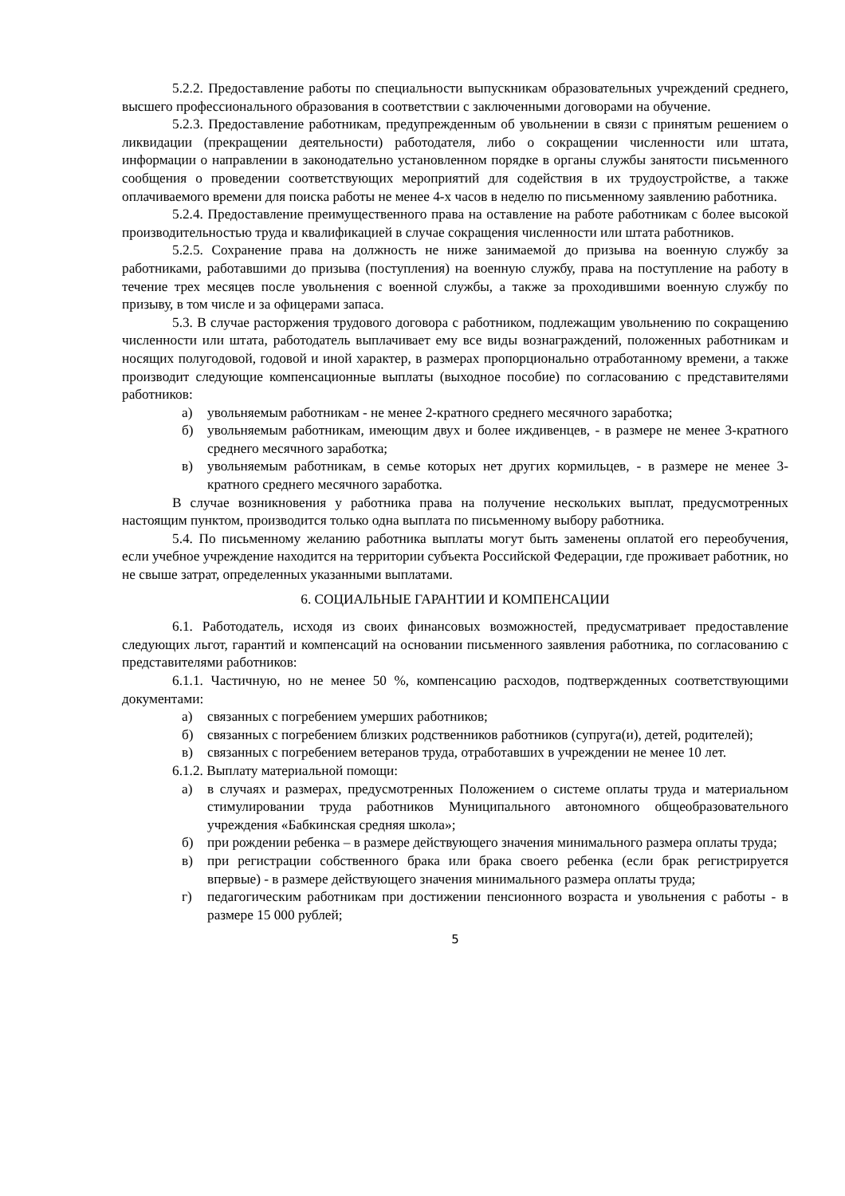5.2.2. Предоставление работы по специальности выпускникам образовательных учреждений среднего, высшего профессионального образования в соответствии с заключенными договорами на обучение.
5.2.3. Предоставление работникам, предупрежденным об увольнении в связи с принятым решением о ликвидации (прекращении деятельности) работодателя, либо о сокращении численности или штата, информации о направлении в законодательно установленном порядке в органы службы занятости письменного сообщения о проведении соответствующих мероприятий для содействия в их трудоустройстве, а также оплачиваемого времени для поиска работы не менее 4-х часов в неделю по письменному заявлению работника.
5.2.4. Предоставление преимущественного права на оставление на работе работникам с более высокой производительностью труда и квалификацией в случае сокращения численности или штата работников.
5.2.5. Сохранение права на должность не ниже занимаемой до призыва на военную службу за работниками, работавшими до призыва (поступления) на военную службу, права на поступление на работу в течение трех месяцев после увольнения с военной службы, а также за проходившими военную службу по призыву, в том числе и за офицерами запаса.
5.3. В случае расторжения трудового договора с работником, подлежащим увольнению по сокращению численности или штата, работодатель выплачивает ему все виды вознаграждений, положенных работникам и носящих полугодовой, годовой и иной характер, в размерах пропорционально отработанному времени, а также производит следующие компенсационные выплаты (выходное пособие) по согласованию с представителями работников:
а) увольняемым работникам - не менее 2-кратного среднего месячного заработка;
б) увольняемым работникам, имеющим двух и более иждивенцев, - в размере не менее 3-кратного среднего месячного заработка;
в) увольняемым работникам, в семье которых нет других кормильцев, - в размере не менее 3-кратного среднего месячного заработка.
В случае возникновения у работника права на получение нескольких выплат, предусмотренных настоящим пунктом, производится только одна выплата по письменному выбору работника.
5.4. По письменному желанию работника выплаты могут быть заменены оплатой его переобучения, если учебное учреждение находится на территории субъекта Российской Федерации, где проживает работник, но не свыше затрат, определенных указанными выплатами.
6. СОЦИАЛЬНЫЕ ГАРАНТИИ И КОМПЕНСАЦИИ
6.1. Работодатель, исходя из своих финансовых возможностей, предусматривает предоставление следующих льгот, гарантий и компенсаций на основании письменного заявления работника, по согласованию с представителями работников:
6.1.1. Частичную, но не менее 50 %, компенсацию расходов, подтвержденных соответствующими документами:
а) связанных с погребением умерших работников;
б) связанных с погребением близких родственников работников (супруга(и), детей, родителей);
в) связанных с погребением ветеранов труда, отработавших в учреждении не менее 10 лет.
6.1.2. Выплату материальной помощи:
а) в случаях и размерах, предусмотренных Положением о системе оплаты труда и материальном стимулировании труда работников Муниципального автономного общеобразовательного учреждения «Бабкинская средняя школа»;
б) при рождении ребенка – в размере действующего значения минимального размера оплаты труда;
в) при регистрации собственного брака или брака своего ребенка (если брак регистрируется впервые) - в размере действующего значения минимального размера оплаты труда;
г) педагогическим работникам при достижении пенсионного возраста и увольнения с работы - в размере 15 000 рублей;
5